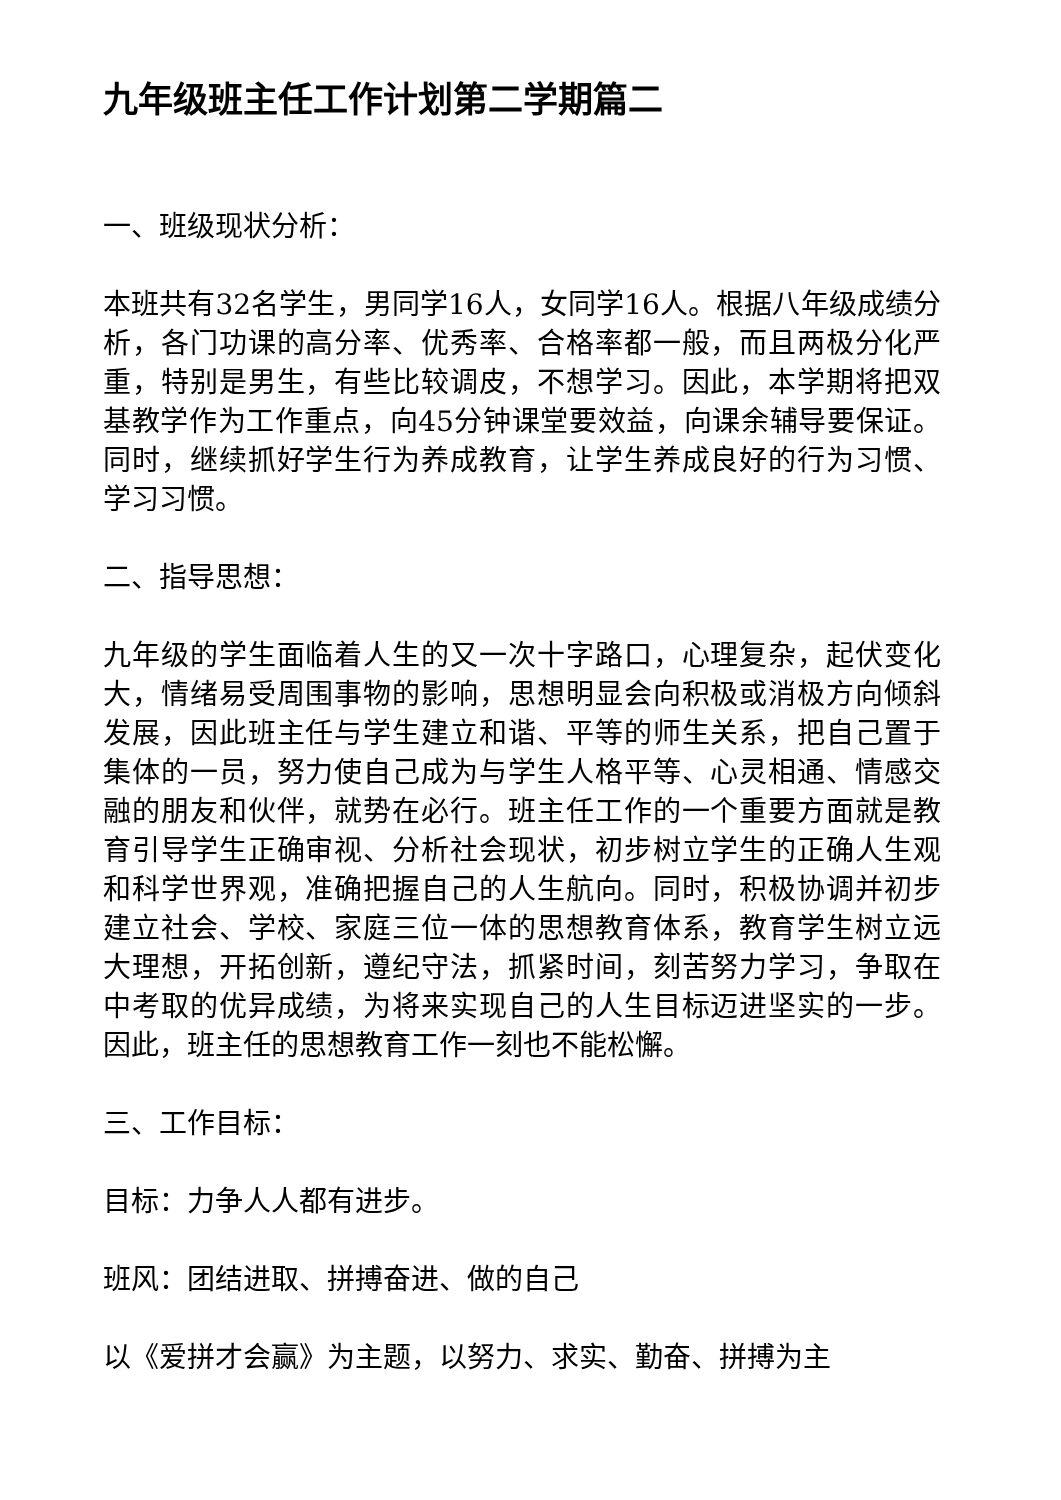九年级班主任工作计划第二学期篇二
一、班级现状分析：
本班共有32名学生，男同学16人，女同学16人。根据八年级成绩分析，各门功课的高分率、优秀率、合格率都一般，而且两极分化严重，特别是男生，有些比较调皮，不想学习。因此，本学期将把双基教学作为工作重点，向45分钟课堂要效益，向课余辅导要保证。同时，继续抓好学生行为养成教育，让学生养成良好的行为习惯、学习习惯。
二、指导思想：
九年级的学生面临着人生的又一次十字路口，心理复杂，起伏变化大，情绪易受周围事物的影响，思想明显会向积极或消极方向倾斜发展，因此班主任与学生建立和谐、平等的师生关系，把自己置于集体的一员，努力使自己成为与学生人格平等、心灵相通、情感交融的朋友和伙伴，就势在必行。班主任工作的一个重要方面就是教育引导学生正确审视、分析社会现状，初步树立学生的正确人生观和科学世界观，准确把握自己的人生航向。同时，积极协调并初步建立社会、学校、家庭三位一体的思想教育体系，教育学生树立远大理想，开拓创新，遵纪守法，抓紧时间，刻苦努力学习，争取在中考取的优异成绩，为将来实现自己的人生目标迈进坚实的一步。因此，班主任的思想教育工作一刻也不能松懈。
三、工作目标：
目标：力争人人都有进步。
班风：团结进取、拼搏奋进、做的自己
以《爱拼才会赢》为主题，以努力、求实、勤奋、拼搏为主